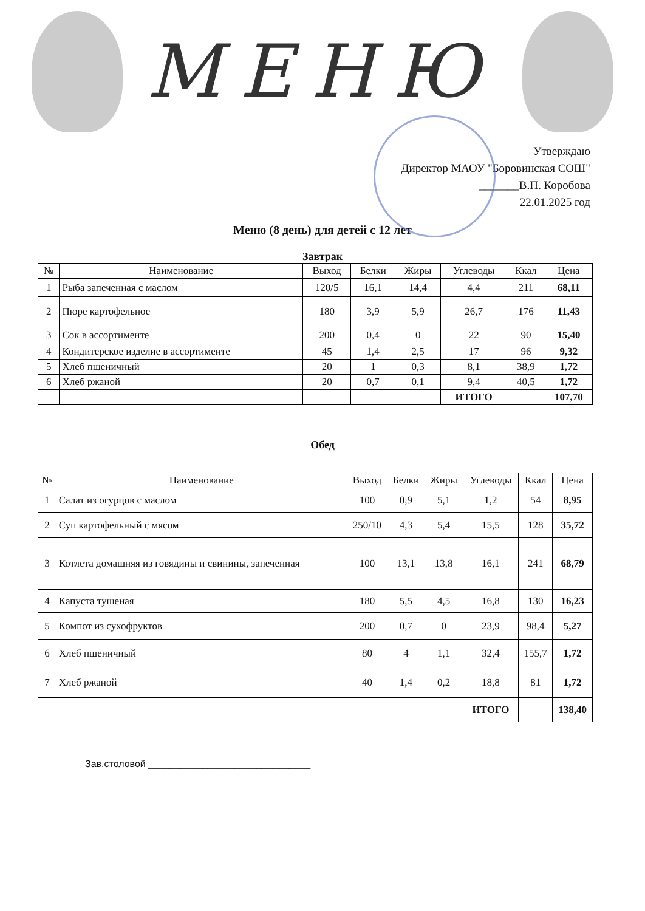МЕНЮ
Утверждаю
Директор МАОУ "Боровинская СОШ"
_______В.П. Коробова
22.01.2025 год
Меню (8 день) для детей с 12 лет
Завтрак
| № | Наименование | Выход | Белки | Жиры | Углеводы | Ккал | Цена |
| --- | --- | --- | --- | --- | --- | --- | --- |
| 1 | Рыба запеченная с маслом | 120/5 | 16,1 | 14,4 | 4,4 | 211 | 68,11 |
| 2 | Пюре картофельное | 180 | 3,9 | 5,9 | 26,7 | 176 | 11,43 |
| 3 | Сок в ассортименте | 200 | 0,4 | 0 | 22 | 90 | 15,40 |
| 4 | Кондитерское изделие в ассортименте | 45 | 1,4 | 2,5 | 17 | 96 | 9,32 |
| 5 | Хлеб пшеничный | 20 | 1 | 0,3 | 8,1 | 38,9 | 1,72 |
| 6 | Хлеб ржаной | 20 | 0,7 | 0,1 | 9,4 | 40,5 | 1,72 |
| | | | | | ИТОГО | | 107,70 |
Обед
| № | Наименование | Выход | Белки | Жиры | Углеводы | Ккал | Цена |
| --- | --- | --- | --- | --- | --- | --- | --- |
| 1 | Салат из огурцов с маслом | 100 | 0,9 | 5,1 | 1,2 | 54 | 8,95 |
| 2 | Суп картофельный с мясом | 250/10 | 4,3 | 5,4 | 15,5 | 128 | 35,72 |
| 3 | Котлета домашняя из говядины и свинины, запеченная | 100 | 13,1 | 13,8 | 16,1 | 241 | 68,79 |
| 4 | Капуста тушеная | 180 | 5,5 | 4,5 | 16,8 | 130 | 16,23 |
| 5 | Компот из сухофруктов | 200 | 0,7 | 0 | 23,9 | 98,4 | 5,27 |
| 6 | Хлеб пшеничный | 80 | 4 | 1,1 | 32,4 | 155,7 | 1,72 |
| 7 | Хлеб ржаной | 40 | 1,4 | 0,2 | 18,8 | 81 | 1,72 |
| | | | | | ИТОГО | | 138,40 |
Зав.столовой ______________________________